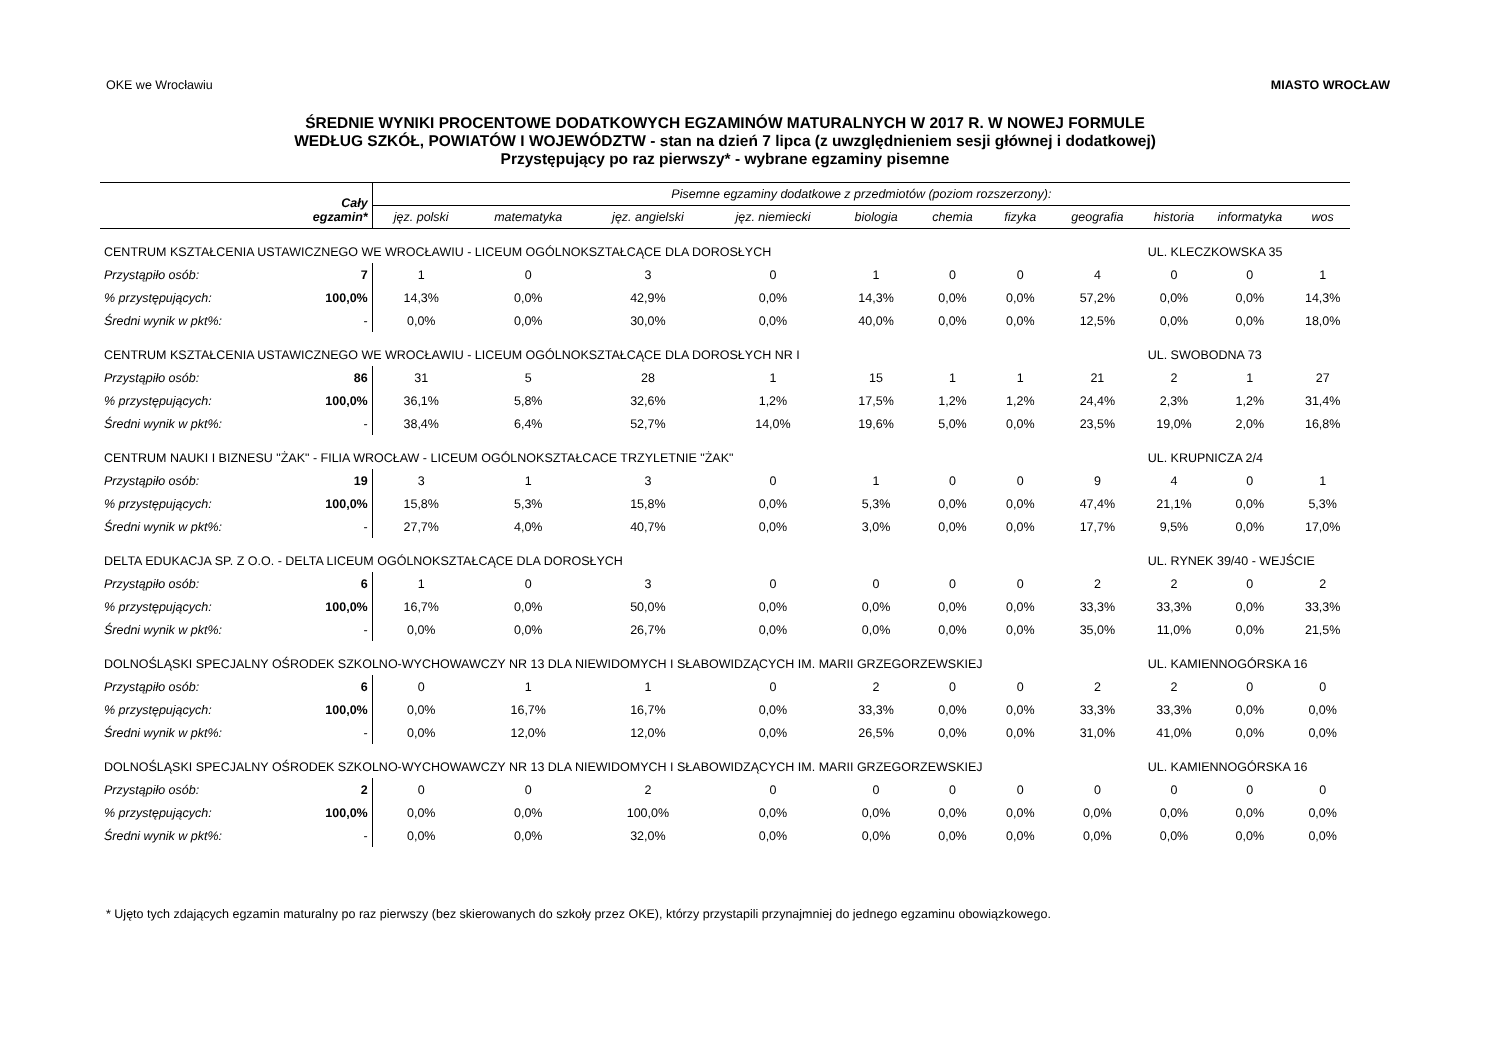OKE we Wrocławiu MIASTO WROCŁAW
ŚREDNIE WYNIKI PROCENTOWE DODATKOWYCH EGZAMINÓW MATURALNYCH W 2017 R. W NOWEJ FORMULE
WEDŁUG SZKÓŁ, POWIATÓW I WOJEWÓDZTW - stan na dzień 7 lipca (z uwzględnieniem sesji głównej i dodatkowej)
Przystępujący po raz pierwszy* - wybrane egzaminy pisemne
| Cały egzamin* | | Pisemne egzaminy dodatkowe z przedmiotów (poziom rozszerzony): | | | | | | | | | | |
| --- | --- | --- | --- | --- | --- | --- | --- | --- | --- | --- | --- | --- |
| | | jęz. polski | matematyka | jęz. angielski | jęz. niemiecki | biologia | chemia | fizyka | geografia | historia | informatyka | wos |
| CENTRUM KSZTAŁCENIA USTAWICZNEGO WE WROCŁAWIU - LICEUM OGÓLNOKSZTAŁCĄCE DLA DOROSŁYCH | | | | | | | | | | UL. KLECZKOWSKA 35 | | |
| Przystąpiło osób: | 7 | 1 | 0 | 3 | 0 | 1 | 0 | 0 | 4 | 0 | 0 | 1 |
| % przystępujących: | 100,0% | 14,3% | 0,0% | 42,9% | 0,0% | 14,3% | 0,0% | 0,0% | 57,2% | 0,0% | 0,0% | 14,3% |
| Średni wynik w pkt%: | - | 0,0% | 0,0% | 30,0% | 0,0% | 40,0% | 0,0% | 0,0% | 12,5% | 0,0% | 0,0% | 18,0% |
| CENTRUM KSZTAŁCENIA USTAWICZNEGO WE WROCŁAWIU - LICEUM OGÓLNOKSZTAŁCĄCE DLA DOROSŁYCH NR I | | | | | | | | | | UL. SWOBODNA 73 | | |
| Przystąpiło osób: | 86 | 31 | 5 | 28 | 1 | 15 | 1 | 1 | 21 | 2 | 1 | 27 |
| % przystępujących: | 100,0% | 36,1% | 5,8% | 32,6% | 1,2% | 17,5% | 1,2% | 1,2% | 24,4% | 2,3% | 1,2% | 31,4% |
| Średni wynik w pkt%: | - | 38,4% | 6,4% | 52,7% | 14,0% | 19,6% | 5,0% | 0,0% | 23,5% | 19,0% | 2,0% | 16,8% |
| CENTRUM NAUKI I BIZNESU "ŻAK" - FILIA WROCŁAW - LICEUM OGÓLNOKSZTAŁCACE TRZYLETNIE "ŻAK" | | | | | | | | | | UL. KRUPNICZA 2/4 | | |
| Przystąpiło osób: | 19 | 3 | 1 | 3 | 0 | 1 | 0 | 0 | 9 | 4 | 0 | 1 |
| % przystępujących: | 100,0% | 15,8% | 5,3% | 15,8% | 0,0% | 5,3% | 0,0% | 0,0% | 47,4% | 21,1% | 0,0% | 5,3% |
| Średni wynik w pkt%: | - | 27,7% | 4,0% | 40,7% | 0,0% | 3,0% | 0,0% | 0,0% | 17,7% | 9,5% | 0,0% | 17,0% |
| DELTA EDUKACJA SP. Z O.O. - DELTA LICEUM OGÓLNOKSZTAŁCĄCE DLA DOROSŁYCH | | | | | | | | | | UL. RYNEK 39/40 - WEJŚCIE | | |
| Przystąpiło osób: | 6 | 1 | 0 | 3 | 0 | 0 | 0 | 0 | 2 | 2 | 0 | 2 |
| % przystępujących: | 100,0% | 16,7% | 0,0% | 50,0% | 0,0% | 0,0% | 0,0% | 0,0% | 33,3% | 33,3% | 0,0% | 33,3% |
| Średni wynik w pkt%: | - | 0,0% | 0,0% | 26,7% | 0,0% | 0,0% | 0,0% | 0,0% | 35,0% | 11,0% | 0,0% | 21,5% |
| DOLNOŚLĄSKI SPECJALNY OŚRODEK SZKOLNO-WYCHOWAWCZY NR 13 DLA NIEWIDOMYCH I SŁABOWIDZĄCYCH IM. MARII GRZEGORZEWSKIEJ | | | | | | | | | | UL. KAMIENNOGÓRSKA 16 | | |
| Przystąpiło osób: | 6 | 0 | 1 | 1 | 0 | 2 | 0 | 0 | 2 | 2 | 0 | 0 |
| % przystępujących: | 100,0% | 0,0% | 16,7% | 16,7% | 0,0% | 33,3% | 0,0% | 0,0% | 33,3% | 33,3% | 0,0% | 0,0% |
| Średni wynik w pkt%: | - | 0,0% | 12,0% | 12,0% | 0,0% | 26,5% | 0,0% | 0,0% | 31,0% | 41,0% | 0,0% | 0,0% |
| DOLNOŚLĄSKI SPECJALNY OŚRODEK SZKOLNO-WYCHOWAWCZY NR 13 DLA NIEWIDOMYCH I SŁABOWIDZĄCYCH IM. MARII GRZEGORZEWSKIEJ | | | | | | | | | | UL. KAMIENNOGÓRSKA 16 | | |
| Przystąpiło osób: | 2 | 0 | 0 | 2 | 0 | 0 | 0 | 0 | 0 | 0 | 0 | 0 |
| % przystępujących: | 100,0% | 0,0% | 0,0% | 100,0% | 0,0% | 0,0% | 0,0% | 0,0% | 0,0% | 0,0% | 0,0% | 0,0% |
| Średni wynik w pkt%: | - | 0,0% | 0,0% | 32,0% | 0,0% | 0,0% | 0,0% | 0,0% | 0,0% | 0,0% | 0,0% | 0,0% |
* Ujęto tych zdających egzamin maturalny po raz pierwszy (bez skierowanych do szkoły przez OKE), którzy przystapili przynajmniej do jednego egzaminu obowiązkowego.